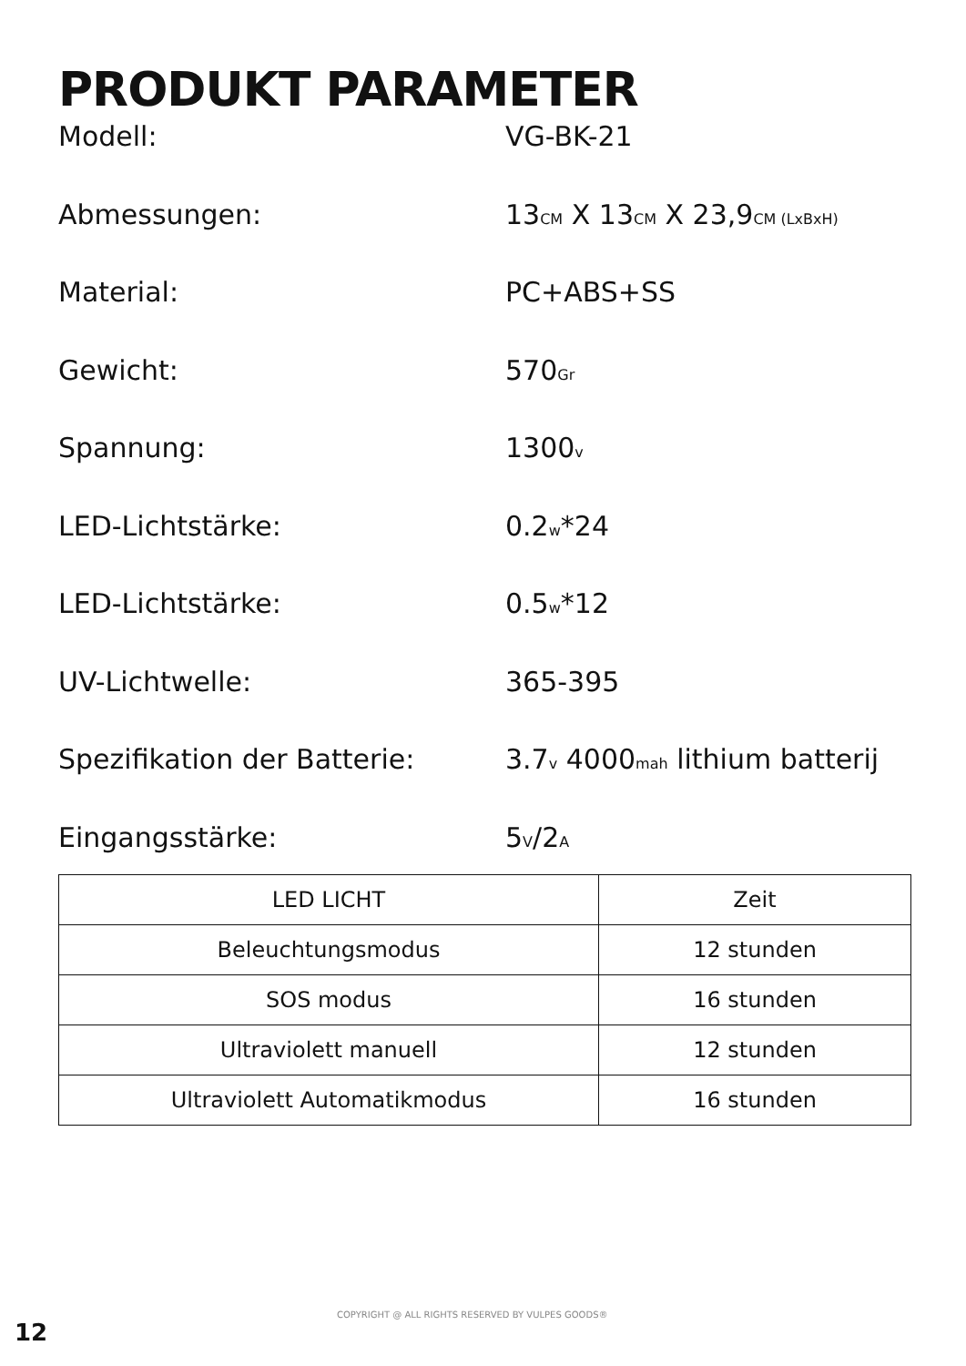PRODUKT PARAMETER
Modell: VG-BK-21
Abmessungen: 13CM X 13CM X 23,9CM (LxBxH)
Material: PC+ABS+SS
Gewicht: 570Gr
Spannung: 1300v
LED-Lichtstärke: 0.2w*24
LED-Lichtstärke: 0.5w*12
UV-Lichtwelle: 365-395
Spezifikation der Batterie: 3.7v 4000mah lithium batterij
Eingangsstärke: 5V/2A
| LED LICHT | Zeit |
| --- | --- |
| Beleuchtungsmodus | 12 stunden |
| SOS modus | 16 stunden |
| Ultraviolett manuell | 12 stunden |
| Ultraviolett Automatikmodus | 16 stunden |
COPYRIGHT @ ALL RIGHTS RESERVED BY VULPES GOODS®
12